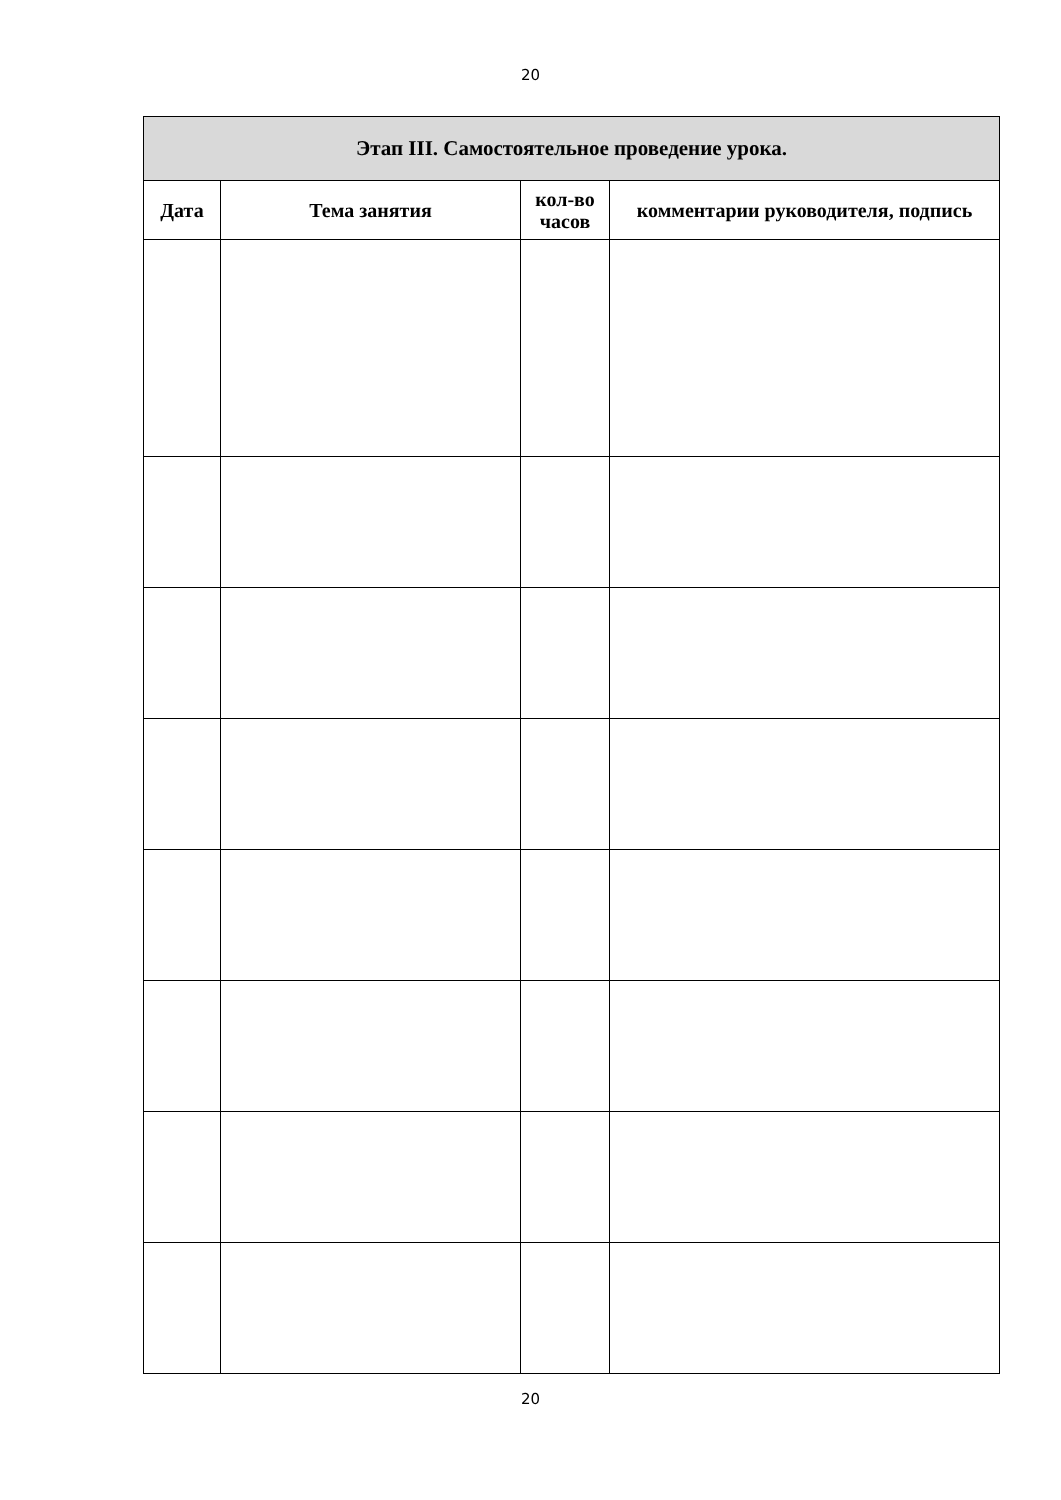20
| Этап III. Самостоятельное проведение урока. | | | |
| --- | --- | --- | --- |
| Дата | Тема занятия | кол-во часов | комментарии руководителя, подпись |
20